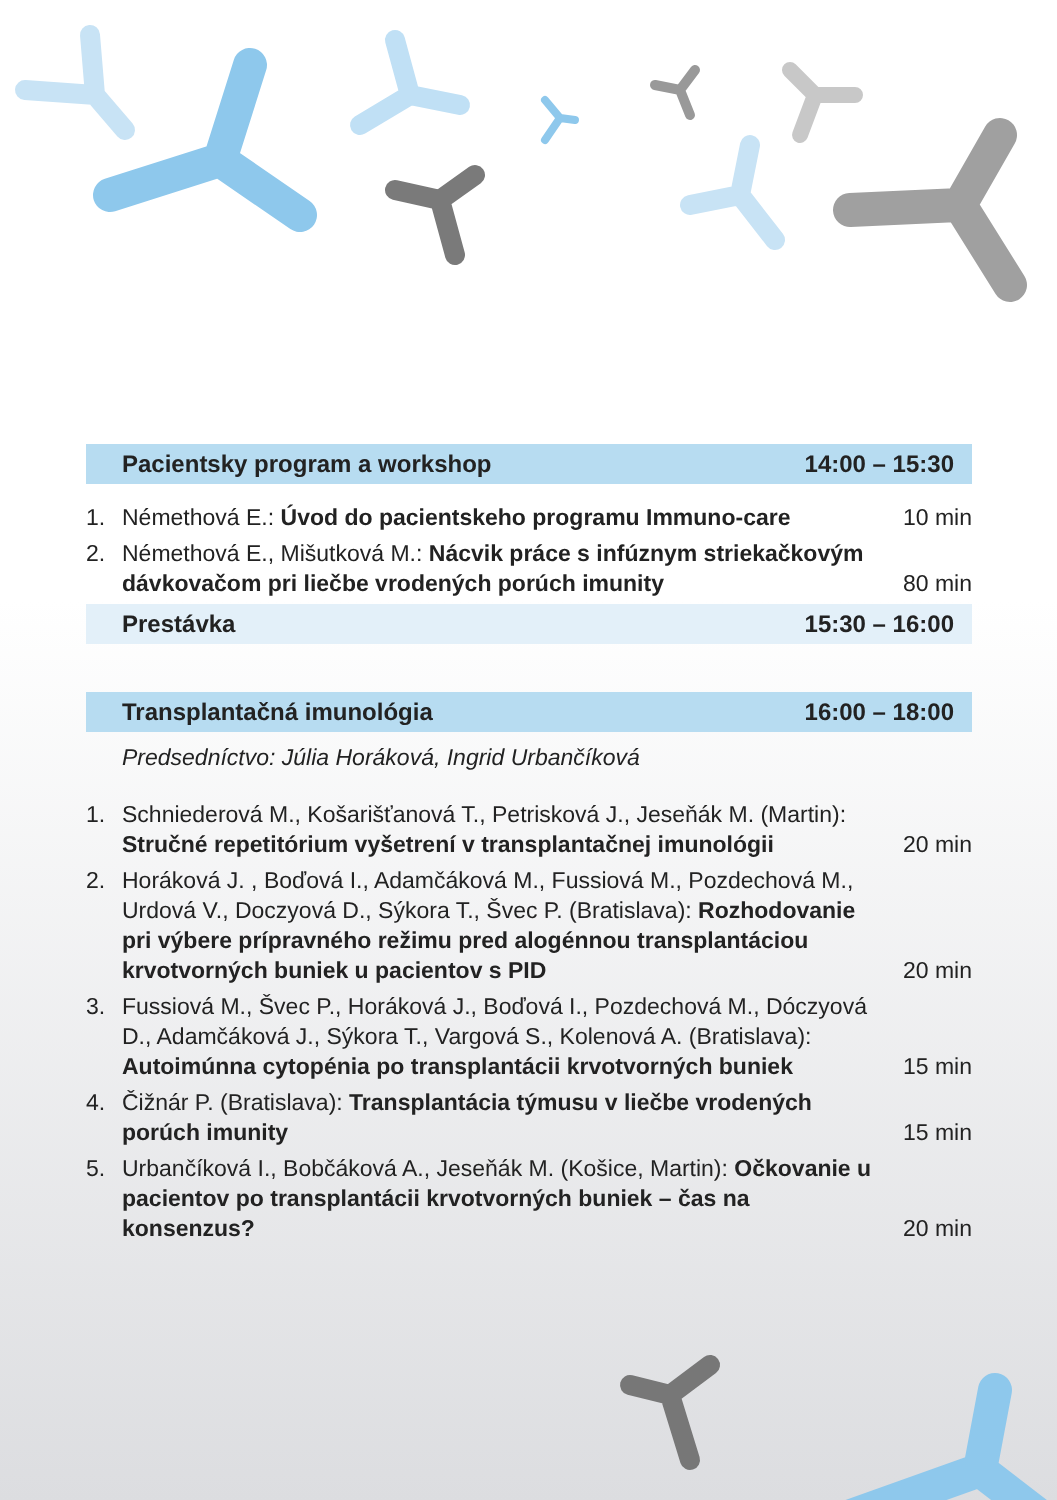Pacientsky program a workshop 14:00 – 15:30
1. Némethová E.: Úvod do pacientskeho programu Immuno-care 10 min
2. Némethová E., Mišutková M.: Nácvik práce s infúznym striekačkovým dávkovačom pri liečbe vrodených porúch imunity 80 min
Prestávka 15:30 – 16:00
Transplantačná imunológia 16:00 – 18:00
Predsedníctvo: Júlia Horáková, Ingrid Urbančíková
1. Schniederová M., Košarišťanová T., Petrisková J., Jeseňák M. (Martin): Stručné repetitórium vyšetrení v transplantačnej imunológii 20 min
2. Horáková J. , Boďová I., Adamčáková M., Fussiová M., Pozdechová M., Urdová V., Doczyová D., Sýkora T., Švec P. (Bratislava): Rozhodovanie pri výbere prípravného režimu pred alogénnou transplantáciou krvotvorných buniek u pacientov s PID 20 min
3. Fussiová M., Švec P., Horáková J., Boďová I., Pozdechová M., Dóczyová D., Adamčáková J., Sýkora T., Vargová S., Kolenová A. (Bratislava): Autoimúnna cytopénia po transplantácii krvotvorných buniek 15 min
4. Čižnár P. (Bratislava): Transplantácia týmusu v liečbe vrodených porúch imunity 15 min
5. Urbančíková I., Bobčáková A., Jeseňák M. (Košice, Martin): Očkovanie u pacientov po transplantácii krvotvorných buniek – čas na konsenzus? 20 min